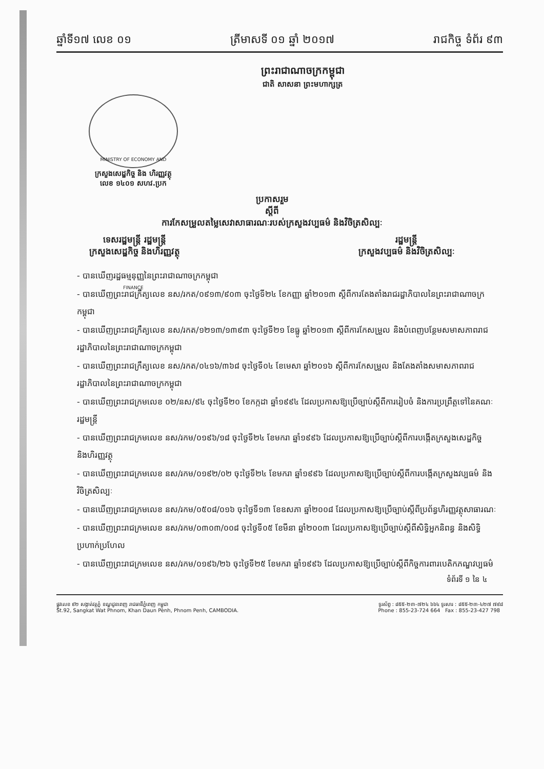ឆ្នាំទី១៧ លេខ ០១ ត្រីមាសទី ០១ ឆ្នាំ ២០១៧ រាជកិច្ច ទំព័រ ៩៣
ព្រះរាជាណាចក្រកម្ពុជា
ជាតិ សាសនា ព្រះមហាក្សត្រ
MINISTRY OF ECONOMY AND FINANCE
ក្រសួងសេដ្ឋកិច្ច និង ហិរញ្ញវត្ថុ
លេខ ១៤០១ សហវ.ប្រក
ប្រកាសរួម
ស្តីពី
ការកែសម្រួលតម្លៃសេវាសាធារណៈរបស់ក្រសួងវប្បធម៌ និងវិចិត្រសិល្បៈ
ទេសរដ្ឋមន្ត្រី រដ្ឋមន្ត្រី
ក្រសួងសេដ្ឋកិច្ច និងហិរញ្ញវត្ថុ
រដ្ឋមន្ត្រី
ក្រសួងវប្បធម៌ និងវិចិត្រសិល្បៈ
- បានឃើញរដ្ឋធម្មនុញ្ញនៃព្រះរាជាណាចក្រកម្ពុជា
- បានឃើញព្រះរាជក្រឹត្យលេខ នស/រកត/០៩១៣/៩០៣ ចុះថ្ងៃទី២៤ ខែកញ្ញា ឆ្នាំ២០១៣ ស្តីពីការតែងតាំងរាជរដ្ឋាភិបាលនៃព្រះរាជាណាចក្រកម្ពុជា
- បានឃើញព្រះរាជក្រឹត្យលេខ នស/រកត/១២១៣/១៣៩៣ ចុះថ្ងៃទី២១ ខែធ្នូ ឆ្នាំ២០១៣ ស្តីពីការកែសម្រួល និងបំពេញបន្ថែមសមាសភាពរាជរដ្ឋាភិបាលនៃព្រះរាជាណាចក្រកម្ពុជា
- បានឃើញព្រះរាជក្រឹត្យលេខ នស/រកត/០៤១៦/៣៦៨ ចុះថ្ងៃទី០៤ ខែមេសា ឆ្នាំ២០១៦ ស្តីពីការកែសម្រួល និងតែងតាំងសមាសភាពរាជរដ្ឋាភិបាលនៃព្រះរាជាណាចក្រកម្ពុជា
- បានឃើញព្រះរាជក្រមលេខ ០២/នស/៩៤ ចុះថ្ងៃទី២០ ខែកក្កដា ឆ្នាំ១៩៩៤ ដែលប្រកាសឱ្យប្រើច្បាប់ស្តីពីការរៀបចំ និងការប្រព្រឹត្តទៅនៃគណៈរដ្ឋមន្ត្រី
- បានឃើញព្រះរាជក្រមលេខ នស/រកម/០១៩៦/១៨ ចុះថ្ងៃទី២៤ ខែមករា ឆ្នាំ១៩៩៦ ដែលប្រកាសឱ្យប្រើច្បាប់ស្តីពីការបង្កើតក្រសួងសេដ្ឋកិច្ច និងហិរញ្ញវត្ថុ
- បានឃើញព្រះរាជក្រមលេខ នស/រកម/០១៩២/០២ ចុះថ្ងៃទី២៤ ខែមករា ឆ្នាំ១៩៩៦ ដែលប្រកាសឱ្យប្រើច្បាប់ស្តីពីការបង្កើតក្រសួងវប្បធម៌ និងវិចិត្រសិល្បៈ
- បានឃើញព្រះរាជក្រមលេខ នស/រកម/០៥០៨/០១៦ ចុះថ្ងៃទី១៣ ខែឧសភា ឆ្នាំ២០០៨ ដែលប្រកាសឱ្យប្រើច្បាប់ស្តីពីប្រព័ន្ធហិរញ្ញវត្ថុសាធារណៈ
- បានឃើញព្រះរាជក្រមលេខ នស/រកម/០៣០៣/០០៨ ចុះថ្ងៃទី០៥ ខែមីនា ឆ្នាំ២០០៣ ដែលប្រកាសឱ្យប្រើច្បាប់ស្តីពីសិទ្ធិអ្នកនិពន្ធ និងសិទ្ធិប្រហាក់ប្រហែល
- បានឃើញព្រះរាជក្រមលេខ នស/រកម/០១៩៦/២៦ ចុះថ្ងៃទី២៥ ខែមករា ឆ្នាំ១៩៩៦ ដែលប្រកាសឱ្យប្រើច្បាប់ស្តីពីកិច្ចការពារបេតិកភណ្ឌវប្បធម៌
ទំព័រទី ១ នៃ ៤
ផ្លូវលេខ ៩២ សង្កាត់វត្តភ្នំ ខណ្ឌដូនពេញ រាជធានីភ្នំពេញ កម្ពុជា
St.92, Sangkat Wat Phnom, Khan Daun Penh, Phnom Penh, CAMBODIA.
ទូរស័ព្ទ : ៨៥៥-២៣-៧២៤ ៦៦៤ ទូរសារ : ៨៥៥-២៣-៤២៧ ៧៩៨
Phone : 855-23-724 664 Fax : 855-23-427 798